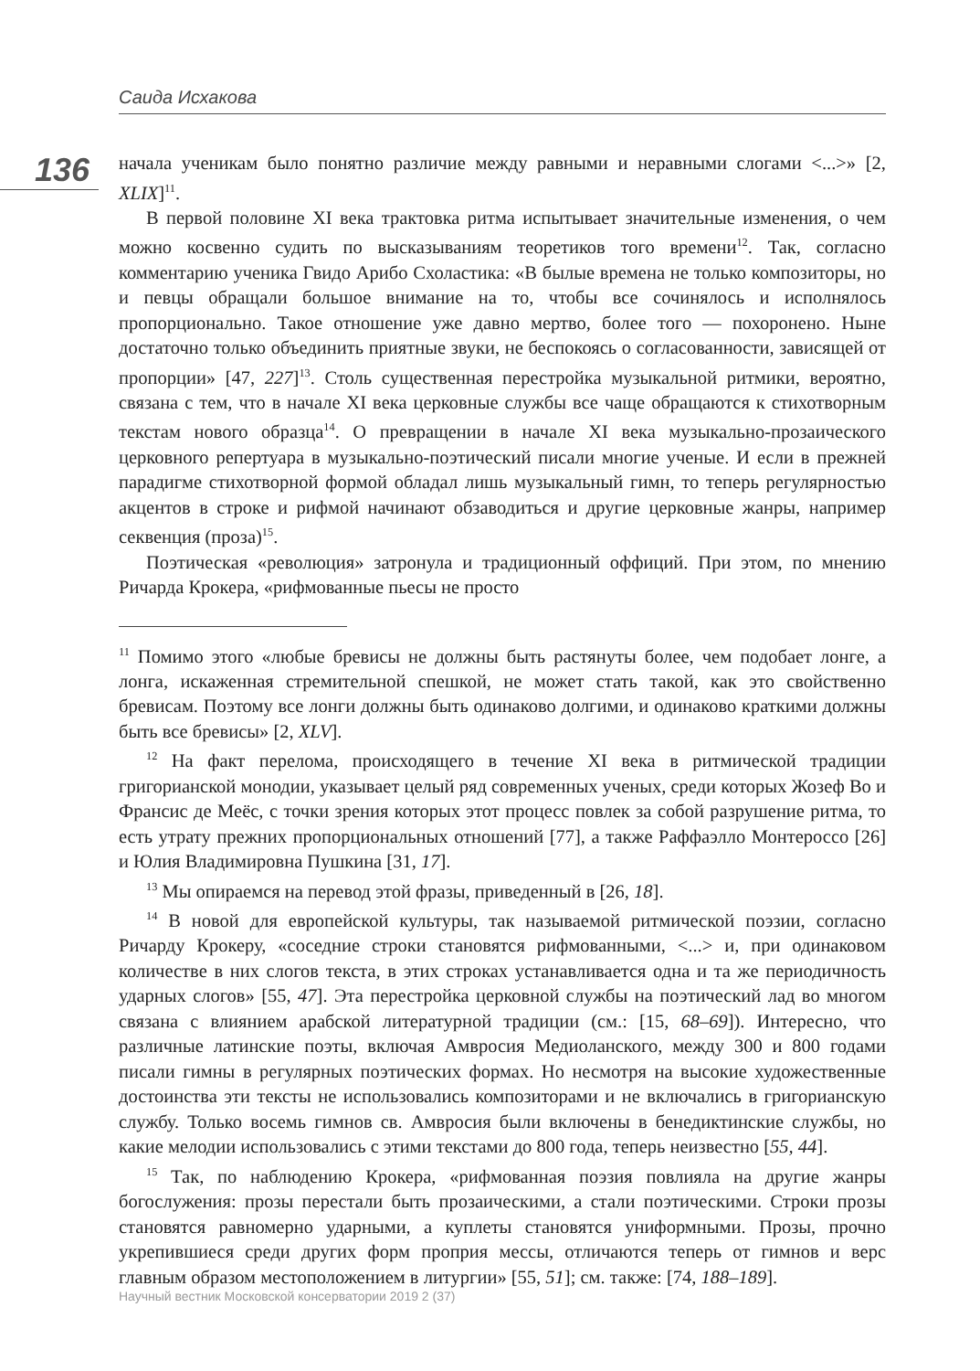Саида Исхакова
136
начала ученикам было понятно различие между равными и неравными слогами <...>» [2, XLIX]<sup>11</sup>.
В первой половине XI века трактовка ритма испытывает значительные изменения, о чем можно косвенно судить по высказываниям теоретиков того времени<sup>12</sup>. Так, согласно комментарию ученика Гвидо Арибо Схоластика: «В былые времена не только композиторы, но и певцы обращали большое внимание на то, чтобы все сочинялось и исполнялось пропорционально. Такое отношение уже давно мертво, более того — похоронено. Ныне достаточно только объединить приятные звуки, не беспокоясь о согласованности, зависящей от пропорции» [47, 227]<sup>13</sup>. Столь существенная перестройка музыкальной ритмики, вероятно, связана с тем, что в начале XI века церковные службы все чаще обращаются к стихотворным текстам нового образца<sup>14</sup>. О превращении в начале XI века музыкально-прозаического церковного репертуара в музыкально-поэтический писали многие ученые. И если в прежней парадигме стихотворной формой обладал лишь музыкальный гимн, то теперь регулярностью акцентов в строке и рифмой начинают обзаводиться и другие церковные жанры, например секвенция (проза)<sup>15</sup>.
Поэтическая «революция» затронула и традиционный оффиций. При этом, по мнению Ричарда Крокера, «рифмованные пьесы не просто
<sup>11</sup> Помимо этого «любые бревисы не должны быть растянуты более, чем подобает лонге, а лонга, искаженная стремительной спешкой, не может стать такой, как это свойственно бревисам. Поэтому все лонги должны быть одинаково долгими, и одинаково краткими должны быть все бревисы» [2, XLV].
<sup>12</sup> На факт перелома, происходящего в течение XI века в ритмической традиции григорианской монодии, указывает целый ряд современных ученых, среди которых Жозеф Во и Франсис де Меёс, с точки зрения которых этот процесс повлек за собой разрушение ритма, то есть утрату прежних пропорциональных отношений [77], а также Раффаэлло Монтероссо [26] и Юлия Владимировна Пушкина [31, 17].
<sup>13</sup> Мы опираемся на перевод этой фразы, приведенный в [26, 18].
<sup>14</sup> В новой для европейской культуры, так называемой ритмической поэзии, согласно Ричарду Крокеру, «соседние строки становятся рифмованными, <...> и, при одинаковом количестве в них слогов текста, в этих строках устанавливается одна и та же периодичность ударных слогов» [55, 47]. Эта перестройка церковной службы на поэтический лад во многом связана с влиянием арабской литературной традиции (см.: [15, 68–69]). Интересно, что различные латинские поэты, включая Амвросия Медиоланского, между 300 и 800 годами писали гимны в регулярных поэтических формах. Но несмотря на высокие художественные достоинства эти тексты не использовались композиторами и не включались в григорианскую службу. Только восемь гимнов св. Амвросия были включены в бенедиктинские службы, но какие мелодии использовались с этими текстами до 800 года, теперь неизвестно [55, 44].
<sup>15</sup> Так, по наблюдению Крокера, «рифмованная поэзия повлияла на другие жанры богослужения: прозы перестали быть прозаическими, а стали поэтическими. Строки прозы становятся равномерно ударными, а куплеты становятся униформными. Прозы, прочно укрепившиеся среди других форм проприя мессы, отличаются теперь от гимнов и верс главным образом местоположением в литургии» [55, 51]; см. также: [74, 188–189].
Научный вестник Московской консерватории 2019 2 (37)